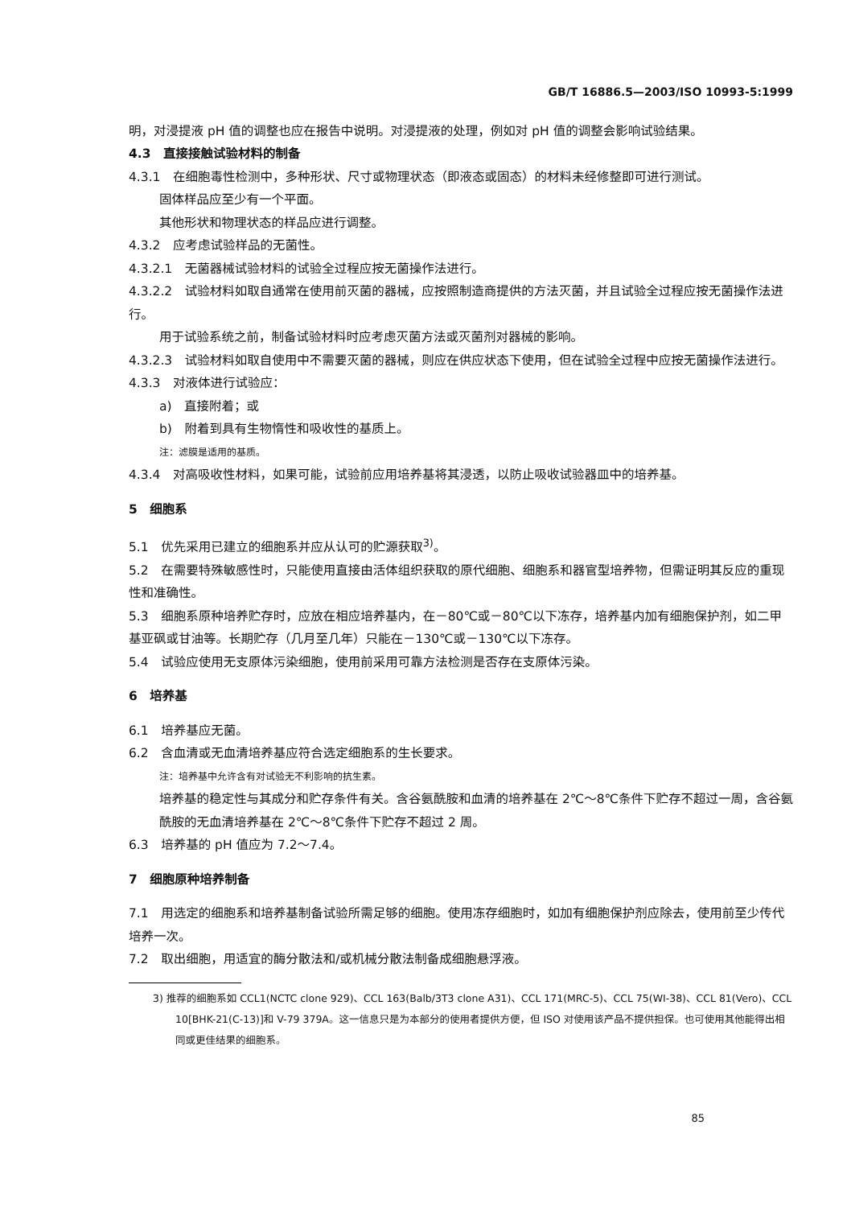GB/T 16886.5—2003/ISO 10993-5:1999
明，对浸提液 pH 值的调整也应在报告中说明。对浸提液的处理，例如对 pH 值的调整会影响试验结果。
4.3　直接接触试验材料的制备
4.3.1　在细胞毒性检测中，多种形状、尺寸或物理状态（即液态或固态）的材料未经修整即可进行测试。
固体样品应至少有一个平面。
其他形状和物理状态的样品应进行调整。
4.3.2　应考虑试验样品的无菌性。
4.3.2.1　无菌器械试验材料的试验全过程应按无菌操作法进行。
4.3.2.2　试验材料如取自通常在使用前灭菌的器械，应按照制造商提供的方法灭菌，并且试验全过程应按无菌操作法进行。
用于试验系统之前，制备试验材料时应考虑灭菌方法或灭菌剂对器械的影响。
4.3.2.3　试验材料如取自使用中不需要灭菌的器械，则应在供应状态下使用，但在试验全过程中应按无菌操作法进行。
4.3.3　对液体进行试验应：
a)　直接附着；或
b)　附着到具有生物惰性和吸收性的基质上。
注：滤膜是适用的基质。
4.3.4　对高吸收性材料，如果可能，试验前应用培养基将其浸透，以防止吸收试验器皿中的培养基。
5　细胞系
5.1　优先采用已建立的细胞系并应从认可的贮源获取<sup>3)</sup>。
5.2　在需要特殊敏感性时，只能使用直接由活体组织获取的原代细胞、细胞系和器官型培养物，但需证明其反应的重现性和准确性。
5.3　细胞系原种培养贮存时，应放在相应培养基内，在－80℃或－80℃以下冻存，培养基内加有细胞保护剂，如二甲基亚砜或甘油等。长期贮存（几月至几年）只能在－130℃或－130℃以下冻存。
5.4　试验应使用无支原体污染细胞，使用前采用可靠方法检测是否存在支原体污染。
6　培养基
6.1　培养基应无菌。
6.2　含血清或无血清培养基应符合选定细胞系的生长要求。
注：培养基中允许含有对试验无不利影响的抗生素。
培养基的稳定性与其成分和贮存条件有关。含谷氨酰胺和血清的培养基在 2℃～8℃条件下贮存不超过一周，含谷氨酰胺的无血清培养基在 2℃～8℃条件下贮存不超过 2 周。
6.3　培养基的 pH 值应为 7.2～7.4。
7　细胞原种培养制备
7.1　用选定的细胞系和培养基制备试验所需足够的细胞。使用冻存细胞时，如加有细胞保护剂应除去，使用前至少传代培养一次。
7.2　取出细胞，用适宜的酶分散法和/或机械分散法制备成细胞悬浮液。
3) 推荐的细胞系如 CCL1(NCTC clone 929)、CCL 163(Balb/3T3 clone A31)、CCL 171(MRC-5)、CCL 75(WI-38)、CCL 81(Vero)、CCL 10[BHK-21(C-13)]和 V-79 379A。这一信息只是为本部分的使用者提供方便，但 ISO 对使用该产品不提供担保。也可使用其他能得出相同或更佳结果的细胞系。
85